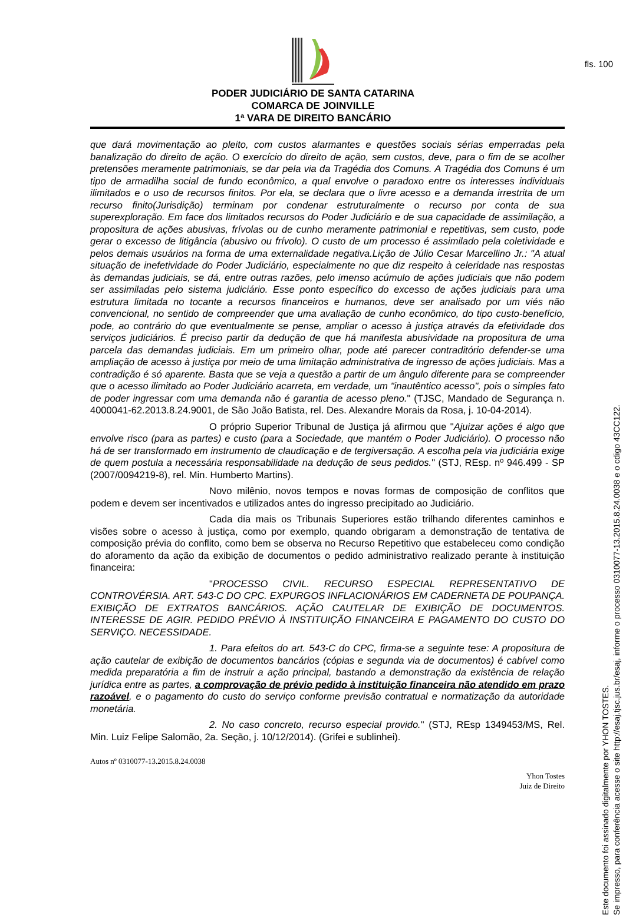fls. 100
PODER JUDICIÁRIO DE SANTA CATARINA
COMARCA DE JOINVILLE
1ª VARA DE DIREITO BANCÁRIO
que dará movimentação ao pleito, com custos alarmantes e questões sociais sérias emperradas pela banalização do direito de ação. O exercício do direito de ação, sem custos, deve, para o fim de se acolher pretensões meramente patrimoniais, se dar pela via da Tragédia dos Comuns. A Tragédia dos Comuns é um tipo de armadilha social de fundo econômico, a qual envolve o paradoxo entre os interesses individuais ilimitados e o uso de recursos finitos. Por ela, se declara que o livre acesso e a demanda irrestrita de um recurso finito(Jurisdição) terminam por condenar estruturalmente o recurso por conta de sua superexploração. Em face dos limitados recursos do Poder Judiciário e de sua capacidade de assimilação, a propositura de ações abusivas, frívolas ou de cunho meramente patrimonial e repetitivas, sem custo, pode gerar o excesso de litigância (abusivo ou frívolo). O custo de um processo é assimilado pela coletividade e pelos demais usuários na forma de uma externalidade negativa.Lição de Júlio Cesar Marcellino Jr.: "A atual situação de inefetividade do Poder Judiciário, especialmente no que diz respeito à celeridade nas respostas às demandas judiciais, se dá, entre outras razões, pelo imenso acúmulo de ações judiciais que não podem ser assimiladas pelo sistema judiciário. Esse ponto específico do excesso de ações judiciais para uma estrutura limitada no tocante a recursos financeiros e humanos, deve ser analisado por um viés não convencional, no sentido de compreender que uma avaliação de cunho econômico, do tipo custo-benefício, pode, ao contrário do que eventualmente se pense, ampliar o acesso à justiça através da efetividade dos serviços judiciários. É preciso partir da dedução de que há manifesta abusividade na propositura de uma parcela das demandas judiciais. Em um primeiro olhar, pode até parecer contraditório defender-se uma ampliação de acesso à justiça por meio de uma limitação administrativa de ingresso de ações judiciais. Mas a contradição é só aparente. Basta que se veja a questão a partir de um ângulo diferente para se compreender que o acesso ilimitado ao Poder Judiciário acarreta, em verdade, um "inautêntico acesso", pois o simples fato de poder ingressar com uma demanda não é garantia de acesso pleno." (TJSC, Mandado de Segurança n. 4000041-62.2013.8.24.9001, de São João Batista, rel. Des. Alexandre Morais da Rosa, j. 10-04-2014).
O próprio Superior Tribunal de Justiça já afirmou que "Ajuizar ações é algo que envolve risco (para as partes) e custo (para a Sociedade, que mantém o Poder Judiciário). O processo não há de ser transformado em instrumento de claudicação e de tergiversação. A escolha pela via judiciária exige de quem postula a necessária responsabilidade na dedução de seus pedidos." (STJ, REsp. nº 946.499 - SP (2007/0094219-8), rel. Min. Humberto Martins).
Novo milênio, novos tempos e novas formas de composição de conflitos que podem e devem ser incentivados e utilizados antes do ingresso precipitado ao Judiciário.
Cada dia mais os Tribunais Superiores estão trilhando diferentes caminhos e visões sobre o acesso à justiça, como por exemplo, quando obrigaram a demonstração de tentativa de composição prévia do conflito, como bem se observa no Recurso Repetitivo que estabeleceu como condição do aforamento da ação da exibição de documentos o pedido administrativo realizado perante à instituição financeira:
"PROCESSO CIVIL. RECURSO ESPECIAL REPRESENTATIVO DE CONTROVÉRSIA. ART. 543-C DO CPC. EXPURGOS INFLACIONÁRIOS EM CADERNETA DE POUPANÇA. EXIBIÇÃO DE EXTRATOS BANCÁRIOS. AÇÃO CAUTELAR DE EXIBIÇÃO DE DOCUMENTOS. INTERESSE DE AGIR. PEDIDO PRÉVIO À INSTITUIÇÃO FINANCEIRA E PAGAMENTO DO CUSTO DO SERVIÇO. NECESSIDADE.
1. Para efeitos do art. 543-C do CPC, firma-se a seguinte tese: A propositura de ação cautelar de exibição de documentos bancários (cópias e segunda via de documentos) é cabível como medida preparatória a fim de instruir a ação principal, bastando a demonstração da existência de relação jurídica entre as partes, a comprovação de prévio pedido à instituição financeira não atendido em prazo razoável, e o pagamento do custo do serviço conforme previsão contratual e normatização da autoridade monetária.
2. No caso concreto, recurso especial provido." (STJ, REsp 1349453/MS, Rel. Min. Luiz Felipe Salomão, 2a. Seção, j. 10/12/2014). (Grifei e sublinhei).
Autos nº 0310077-13.2015.8.24.0038
Yhon Tostes
Juiz de Direito
Este documento foi assinado digitalmente por YHON TOSTES.
Se impresso, para conferência acesse o site http://esaj.tjsc.jus.br/esaj, informe o processo 0310077-13.2015.8.24.0038 e o cdigo 43CC122.